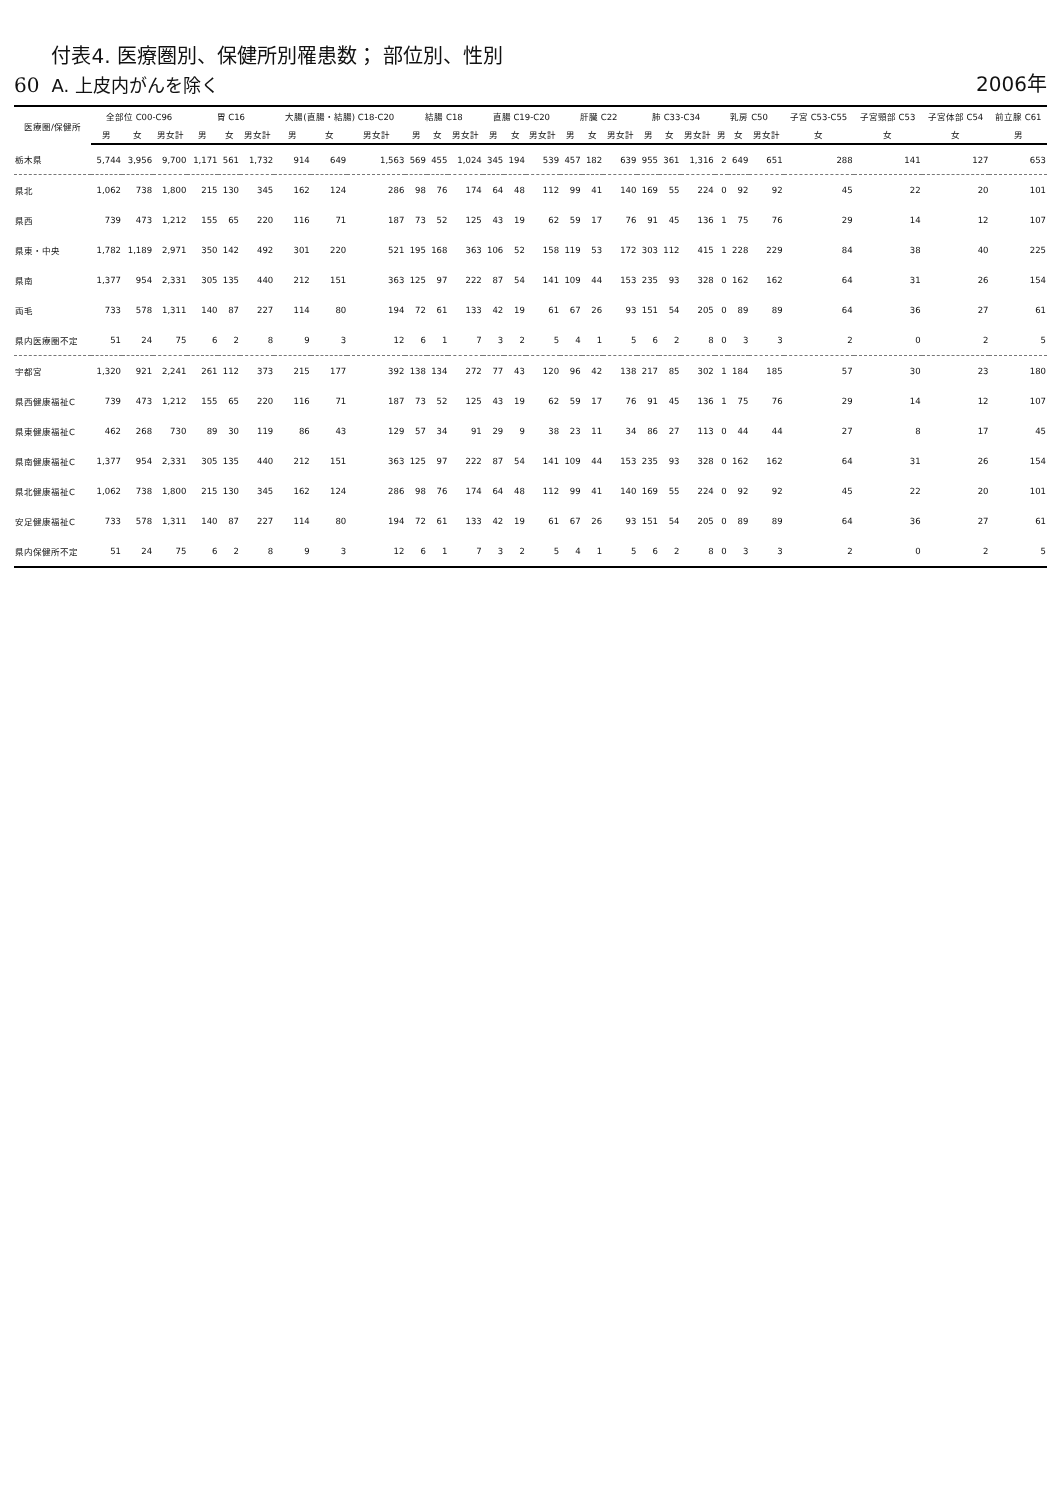60
付表4. 医療圏別、保健所別罹患数； 部位別、性別
A. 上皮内がんを除く
2006年
| 医療圏/保健所 | 全部位 C00-C96 | | | 胃 C16 | | | 大腸(直腸・結腸) C18-C20 | | | 結腸 C18 | | | 直腸 C19-C20 | | | 肝臓 C22 | | | 肺 C33-C34 | | | 乳房 C50 | | | 子宮 C53-C55 | 子宮頸部 C53 | 子宮体部 C54 | 前立腺 C61 |
| --- | --- | --- | --- | --- | --- | --- | --- | --- | --- | --- | --- | --- | --- | --- | --- | --- | --- | --- | --- | --- | --- | --- | --- | --- | --- | --- | --- | --- |
| | 男 | 女 | 男女計 | 男 | 女 | 男女計 | 男 | 女 | 男女計 | 男 | 女 | 男女計 | 男 | 女 | 男女計 | 男 | 女 | 男女計 | 男 | 女 | 男女計 | 男 | 女 | 男女計 | 女 | 女 | 女 | 男 |
| 栃木県 | 5,744 | 3,956 | 9,700 | 1,171 | 561 | 1,732 | 914 | 649 | 1,563 | 569 | 455 | 1,024 | 345 | 194 | 539 | 457 | 182 | 639 | 955 | 361 | 1,316 | 2 | 649 | 651 | 288 | 141 | 127 | 653 |
| 県北 | 1,062 | 738 | 1,800 | 215 | 130 | 345 | 162 | 124 | 286 | 98 | 76 | 174 | 64 | 48 | 112 | 99 | 41 | 140 | 169 | 55 | 224 | 0 | 92 | 92 | 45 | 22 | 20 | 101 |
| 県西 | 739 | 473 | 1,212 | 155 | 65 | 220 | 116 | 71 | 187 | 73 | 52 | 125 | 43 | 19 | 62 | 59 | 17 | 76 | 91 | 45 | 136 | 1 | 75 | 76 | 29 | 14 | 12 | 107 |
| 県東・中央 | 1,782 | 1,189 | 2,971 | 350 | 142 | 492 | 301 | 220 | 521 | 195 | 168 | 363 | 106 | 52 | 158 | 119 | 53 | 172 | 303 | 112 | 415 | 1 | 228 | 229 | 84 | 38 | 40 | 225 |
| 県南 | 1,377 | 954 | 2,331 | 305 | 135 | 440 | 212 | 151 | 363 | 125 | 97 | 222 | 87 | 54 | 141 | 109 | 44 | 153 | 235 | 93 | 328 | 0 | 162 | 162 | 64 | 31 | 26 | 154 |
| 両毛 | 733 | 578 | 1,311 | 140 | 87 | 227 | 114 | 80 | 194 | 72 | 61 | 133 | 42 | 19 | 61 | 67 | 26 | 93 | 151 | 54 | 205 | 0 | 89 | 89 | 64 | 36 | 27 | 61 |
| 県内医療圏不定 | 51 | 24 | 75 | 6 | 2 | 8 | 9 | 3 | 12 | 6 | 1 | 7 | 3 | 2 | 5 | 4 | 1 | 5 | 6 | 2 | 8 | 0 | 3 | 3 | 2 | 0 | 2 | 5 |
| 宇都宮 | 1,320 | 921 | 2,241 | 261 | 112 | 373 | 215 | 177 | 392 | 138 | 134 | 272 | 77 | 43 | 120 | 96 | 42 | 138 | 217 | 85 | 302 | 1 | 184 | 185 | 57 | 30 | 23 | 180 |
| 県西健康福祉C | 739 | 473 | 1,212 | 155 | 65 | 220 | 116 | 71 | 187 | 73 | 52 | 125 | 43 | 19 | 62 | 59 | 17 | 76 | 91 | 45 | 136 | 1 | 75 | 76 | 29 | 14 | 12 | 107 |
| 県東健康福祉C | 462 | 268 | 730 | 89 | 30 | 119 | 86 | 43 | 129 | 57 | 34 | 91 | 29 | 9 | 38 | 23 | 11 | 34 | 86 | 27 | 113 | 0 | 44 | 44 | 27 | 8 | 17 | 45 |
| 県南健康福祉C | 1,377 | 954 | 2,331 | 305 | 135 | 440 | 212 | 151 | 363 | 125 | 97 | 222 | 87 | 54 | 141 | 109 | 44 | 153 | 235 | 93 | 328 | 0 | 162 | 162 | 64 | 31 | 26 | 154 |
| 県北健康福祉C | 1,062 | 738 | 1,800 | 215 | 130 | 345 | 162 | 124 | 286 | 98 | 76 | 174 | 64 | 48 | 112 | 99 | 41 | 140 | 169 | 55 | 224 | 0 | 92 | 92 | 45 | 22 | 20 | 101 |
| 安足健康福祉C | 733 | 578 | 1,311 | 140 | 87 | 227 | 114 | 80 | 194 | 72 | 61 | 133 | 42 | 19 | 61 | 67 | 26 | 93 | 151 | 54 | 205 | 0 | 89 | 89 | 64 | 36 | 27 | 61 |
| 県内保健所不定 | 51 | 24 | 75 | 6 | 2 | 8 | 9 | 3 | 12 | 6 | 1 | 7 | 3 | 2 | 5 | 4 | 1 | 5 | 6 | 2 | 8 | 0 | 3 | 3 | 2 | 0 | 2 | 5 |